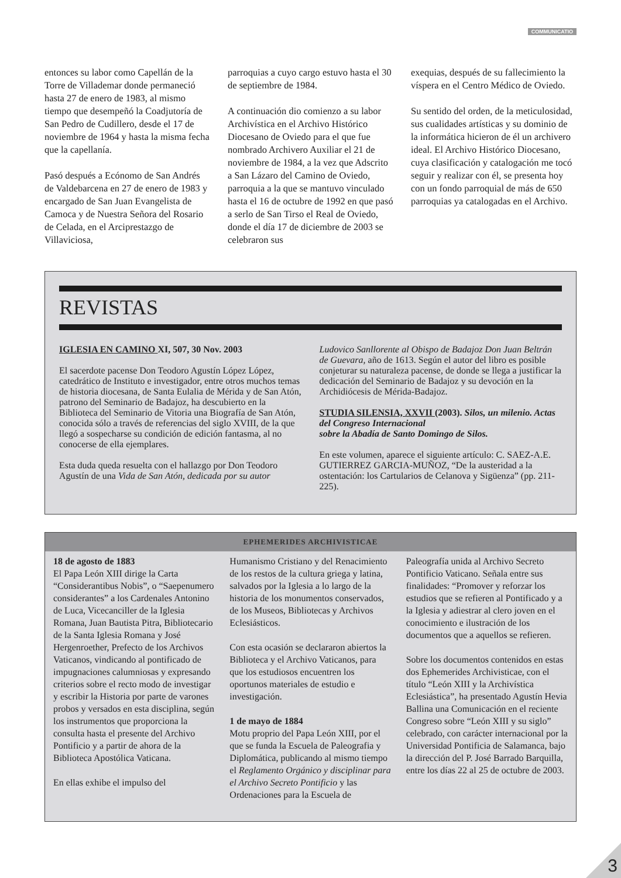COMMUNICATIO
entonces su labor como Capellán de la Torre de Villademar donde permaneció hasta 27 de enero de 1983, al mismo tiempo que desempeñó la Coadjutoría de San Pedro de Cudillero, desde el 17 de noviembre de 1964 y hasta la misma fecha que la capellanía.
Pasó después a Ecónomo de San Andrés de Valdebarcena en 27 de enero de 1983 y encargado de San Juan Evangelista de Camoca y de Nuestra Señora del Rosario de Celada, en el Arciprestazgo de Villaviciosa,
parroquias a cuyo cargo estuvo hasta el 30 de septiembre de 1984.
A continuación dio comienzo a su labor Archivística en el Archivo Histórico Diocesano de Oviedo para el que fue nombrado Archivero Auxiliar el 21 de noviembre de 1984, a la vez que Adscrito a San Lázaro del Camino de Oviedo, parroquia a la que se mantuvo vinculado hasta el 16 de octubre de 1992 en que pasó a serlo de San Tirso el Real de Oviedo, donde el día 17 de diciembre de 2003 se celebraron sus
exequias, después de su fallecimiento la víspera en el Centro Médico de Oviedo.
Su sentido del orden, de la meticulosidad, sus cualidades artísticas y su dominio de la informática hicieron de él un archivero ideal. El Archivo Histórico Diocesano, cuya clasificación y catalogación me tocó seguir y realizar con él, se presenta hoy con un fondo parroquial de más de 650 parroquias ya catalogadas en el Archivo.
REVISTAS
IGLESIA EN CAMINO XI, 507, 30 Nov. 2003
El sacerdote pacense Don Teodoro Agustín López López, catedrático de Instituto e investigador, entre otros muchos temas de historia diocesana, de Santa Eulalia de Mérida y de San Atón, patrono del Seminario de Badajoz, ha descubierto en la Biblioteca del Seminario de Vitoria una Biografía de San Atón, conocida sólo a través de referencias del siglo XVIII, de la que llegó a sospecharse su condición de edición fantasma, al no conocerse de ella ejemplares.
Esta duda queda resuelta con el hallazgo por Don Teodoro Agustín de una Vida de San Atón, dedicada por su autor
Ludovico Sanllorente al Obispo de Badajoz Don Juan Beltrán de Guevara, año de 1613. Según el autor del libro es posible conjeturar su naturaleza pacense, de donde se llega a justificar la dedicación del Seminario de Badajoz y su devoción en la Archidiócesis de Mérida-Badajoz.
STUDIA SILENSIA, XXVII (2003). Silos, un milenio. Actas del Congreso Internacional
sobre la Abadía de Santo Domingo de Silos.
En este volumen, aparece el siguiente artículo: C. SAEZ-A.E. GUTIERREZ GARCIA-MUÑOZ, “De la austeridad a la ostentación: los Cartularios de Celanova y Sigüenza” (pp. 211-225).
EPHEMERIDES ARCHIVISTICAE
18 de agosto de 1883
El Papa León XIII dirige la Carta “Considerantibus Nobis”, o “Saepenumero considerantes” a los Cardenales Antonino de Luca, Vicecanciller de la Iglesia Romana, Juan Bautista Pitra, Bibliotecario de la Santa Iglesia Romana y José Hergenroether, Prefecto de los Archivos Vaticanos, vindicando al pontificado de impugnaciones calumniosas y expresando criterios sobre el recto modo de investigar y escribir la Historia por parte de varones probos y versados en esta disciplina, según los instrumentos que proporciona la consulta hasta el presente del Archivo Pontificio y a partir de ahora de la Biblioteca Apostólica Vaticana.
En ellas exhibe el impulso del
Humanismo Cristiano y del Renacimiento de los restos de la cultura griega y latina, salvados por la Iglesia a lo largo de la historia de los monumentos conservados, de los Museos, Bibliotecas y Archivos Eclesiásticos.
Con esta ocasión se declararon abiertos la Biblioteca y el Archivo Vaticanos, para que los estudiosos encuentren los oportunos materiales de estudio e investigación.
1 de mayo de 1884
Motu proprio del Papa León XIII, por el que se funda la Escuela de Paleografia y Diplomática, publicando al mismo tiempo el Reglamento Orgánico y disciplinar para el Archivo Secreto Pontificio y las Ordenaciones para la Escuela de
Paleografía unida al Archivo Secreto Pontificio Vaticano. Señala entre sus finalidades: “Promover y reforzar los estudios que se refieren al Pontificado y a la Iglesia y adiestrar al clero joven en el conocimiento e ilustración de los documentos que a aquellos se refieren.
Sobre los documentos contenidos en estas dos Ephemerides Archivisticae, con el título “León XIII y la Archivística Eclesiástica”, ha presentado Agustín Hevia Ballina una Comunicación en el reciente Congreso sobre “León XIII y su siglo” celebrado, con carácter internacional por la Universidad Pontificia de Salamanca, bajo la dirección del P. José Barrado Barquilla, entre los días 22 al 25 de octubre de 2003.
3